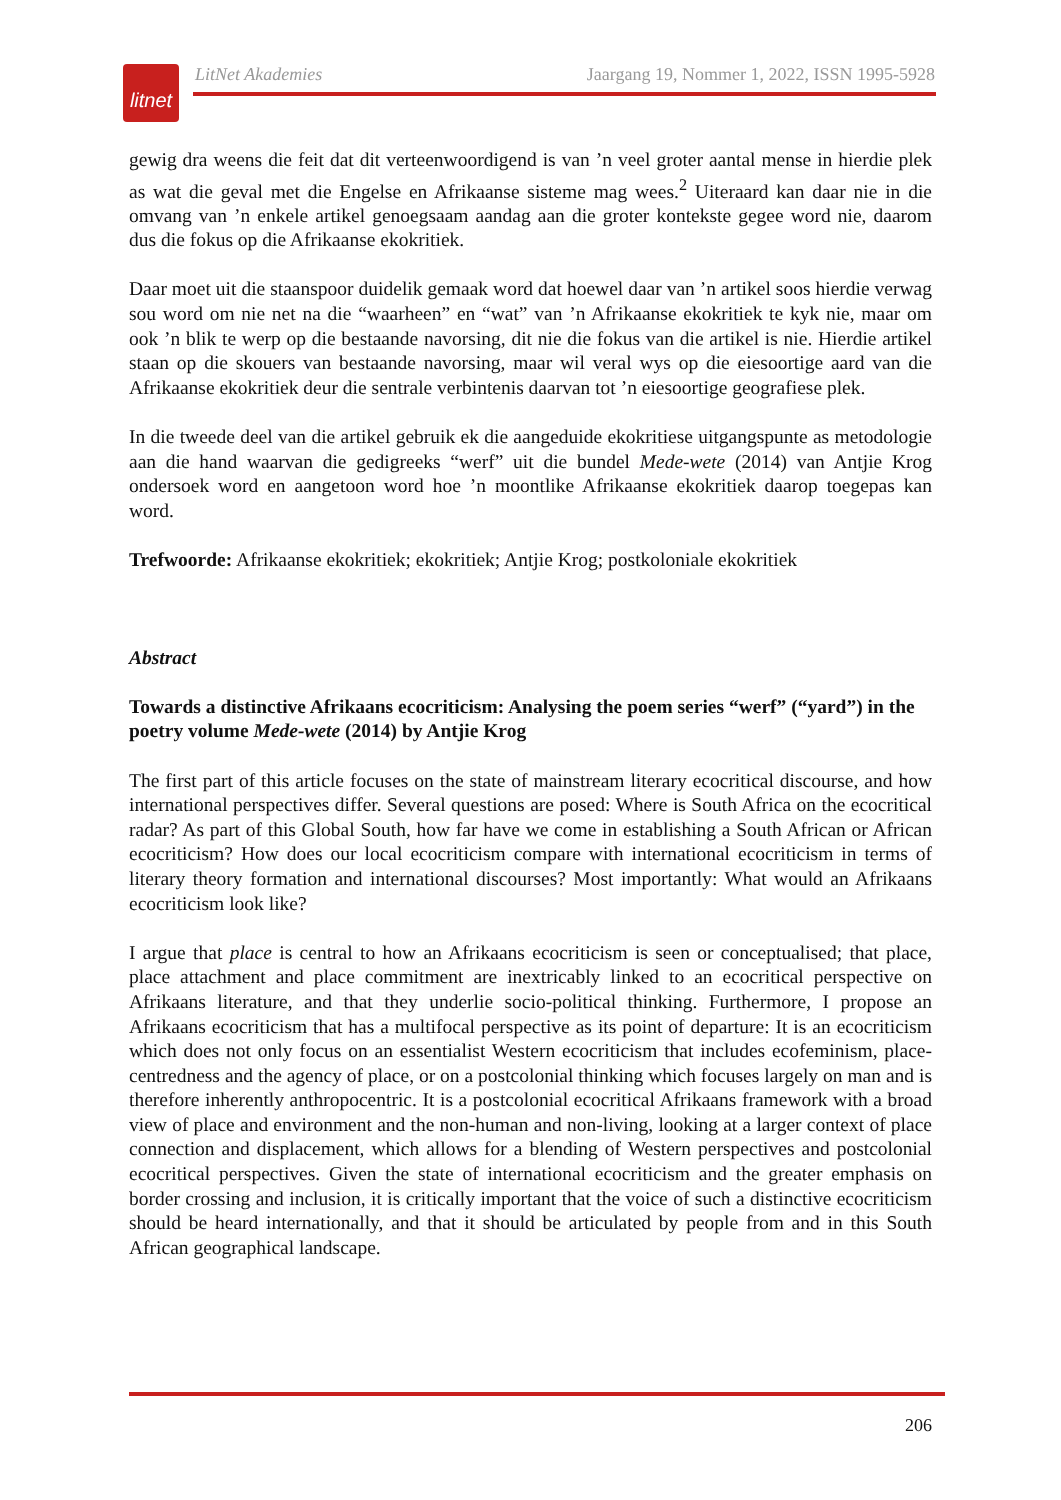litnet
LitNet Akademies Jaargang 19, Nommer 1, 2022, ISSN 1995-5928
gewig dra weens die feit dat dit verteenwoordigend is van ’n veel groter aantal mense in hierdie plek as wat die geval met die Engelse en Afrikaanse sisteme mag wees.<sup>2</sup> Uiteraard kan daar nie in die omvang van ’n enkele artikel genoegsaam aandag aan die groter kontekste gegee word nie, daarom dus die fokus op die Afrikaanse ekokritiek.
Daar moet uit die staanspoor duidelik gemaak word dat hoewel daar van ’n artikel soos hierdie verwag sou word om nie net na die “waarheen” en “wat” van ’n Afrikaanse ekokritiek te kyk nie, maar om ook ’n blik te werp op die bestaande navorsing, dit nie die fokus van die artikel is nie. Hierdie artikel staan op die skouers van bestaande navorsing, maar wil veral wys op die eiesoortige aard van die Afrikaanse ekokritiek deur die sentrale verbintenis daarvan tot ’n eiesoortige geografiese plek.
In die tweede deel van die artikel gebruik ek die aangeduide ekokritiese uitgangspunte as metodologie aan die hand waarvan die gedigreeks “werf” uit die bundel Mede-wete (2014) van Antjie Krog ondersoek word en aangetoon word hoe ’n moontlike Afrikaanse ekokritiek daarop toegepas kan word.
Trefwoorde: Afrikaanse ekokritiek; ekokritiek; Antjie Krog; postkoloniale ekokritiek
Abstract
Towards a distinctive Afrikaans ecocriticism: Analysing the poem series “werf” (“yard”) in the poetry volume Mede-wete (2014) by Antjie Krog
The first part of this article focuses on the state of mainstream literary ecocritical discourse, and how international perspectives differ. Several questions are posed: Where is South Africa on the ecocritical radar? As part of this Global South, how far have we come in establishing a South African or African ecocriticism? How does our local ecocriticism compare with international ecocriticism in terms of literary theory formation and international discourses? Most importantly: What would an Afrikaans ecocriticism look like?
I argue that place is central to how an Afrikaans ecocriticism is seen or conceptualised; that place, place attachment and place commitment are inextricably linked to an ecocritical perspective on Afrikaans literature, and that they underlie socio-political thinking. Furthermore, I propose an Afrikaans ecocriticism that has a multifocal perspective as its point of departure: It is an ecocriticism which does not only focus on an essentialist Western ecocriticism that includes ecofeminism, place-centredness and the agency of place, or on a postcolonial thinking which focuses largely on man and is therefore inherently anthropocentric. It is a postcolonial ecocritical Afrikaans framework with a broad view of place and environment and the non-human and non-living, looking at a larger context of place connection and displacement, which allows for a blending of Western perspectives and postcolonial ecocritical perspectives. Given the state of international ecocriticism and the greater emphasis on border crossing and inclusion, it is critically important that the voice of such a distinctive ecocriticism should be heard internationally, and that it should be articulated by people from and in this South African geographical landscape.
206